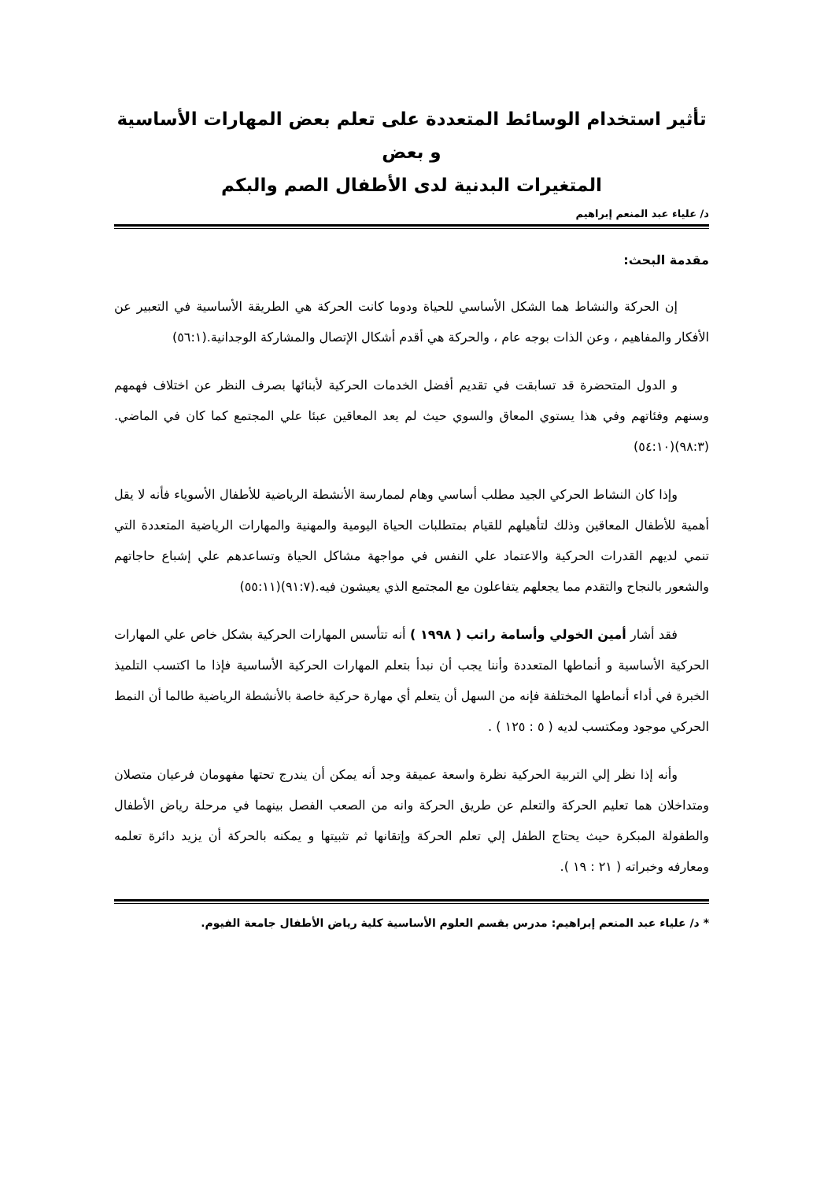تأثير استخدام الوسائط المتعددة على تعلم بعض المهارات الأساسية و بعض
المتغيرات البدنية لدى الأطفال الصم والبكم
د/ علياء عبد المنعم إبراهيم
مقدمة البحث:
إن الحركة والنشاط هما الشكل الأساسي للحياة ودوما كانت الحركة هي الطريقة الأساسية في التعبير عن الأفكار والمفاهيم ، وعن الذات بوجه عام ، والحركة هي أقدم أشكال الإتصال والمشاركة الوجدانية.(٥٦:١)
و الدول المتحضرة قد تسابقت في تقديم أفضل الخدمات الحركية لأبنائها بصرف النظر عن اختلاف فهمهم وسنهم وفئاتهم وفي هذا يستوي المعاق والسوي حيث لم يعد المعاقين عبئا علي المجتمع كما كان في الماضي.(٩٨:٣)(٥٤:١٠)
وإذا كان النشاط الحركي الجيد مطلب أساسي وهام لممارسة الأنشطة الرياضية للأطفال الأسوياء فأنه لا يقل أهمية للأطفال المعاقين وذلك لتأهيلهم للقيام بمتطلبات الحياة اليومية والمهنية والمهارات الرياضية المتعددة التي تنمي لديهم القدرات الحركية والاعتماد علي النفس في مواجهة مشاكل الحياة وتساعدهم علي إشباع حاجاتهم والشعور بالنجاح والتقدم مما يجعلهم يتفاعلون مع المجتمع الذي يعيشون فيه.(٩١:٧)(٥٥:١١)
فقد أشار أمين الخولي وأسامة راتب ( ١٩٩٨ ) أنه تتأسس المهارات الحركية بشكل خاص علي المهارات الحركية الأساسية و أنماطها المتعددة وأننا يجب أن نبدأ بتعلم المهارات الحركية الأساسية فإذا ما اكتسب التلميذ الخبرة في أداء أنماطها المختلفة فإنه من السهل أن يتعلم أي مهارة حركية خاصة بالأنشطة الرياضية طالما أن النمط الحركي موجود ومكتسب لديه ( ٥ : ١٢٥ ) .
وأنه إذا نظر إلي التربية الحركية نظرة واسعة عميقة وجد أنه يمكن أن يندرج تحتها مفهومان فرعيان متصلان ومتداخلان هما تعليم الحركة والتعلم عن طريق الحركة وانه من الصعب الفصل بينهما في مرحلة رياض الأطفال والطفولة المبكرة حيث يحتاج الطفل إلي تعلم الحركة وإتقانها ثم تثبيتها و يمكنه بالحركة أن يزيد دائرة تعلمه ومعارفه وخبراته ( ٢١ : ١٩ ).
* د/ علياء عبد المنعم إبراهيم: مدرس بقسم العلوم الأساسية كلية رياض الأطفال جامعة الفيوم.